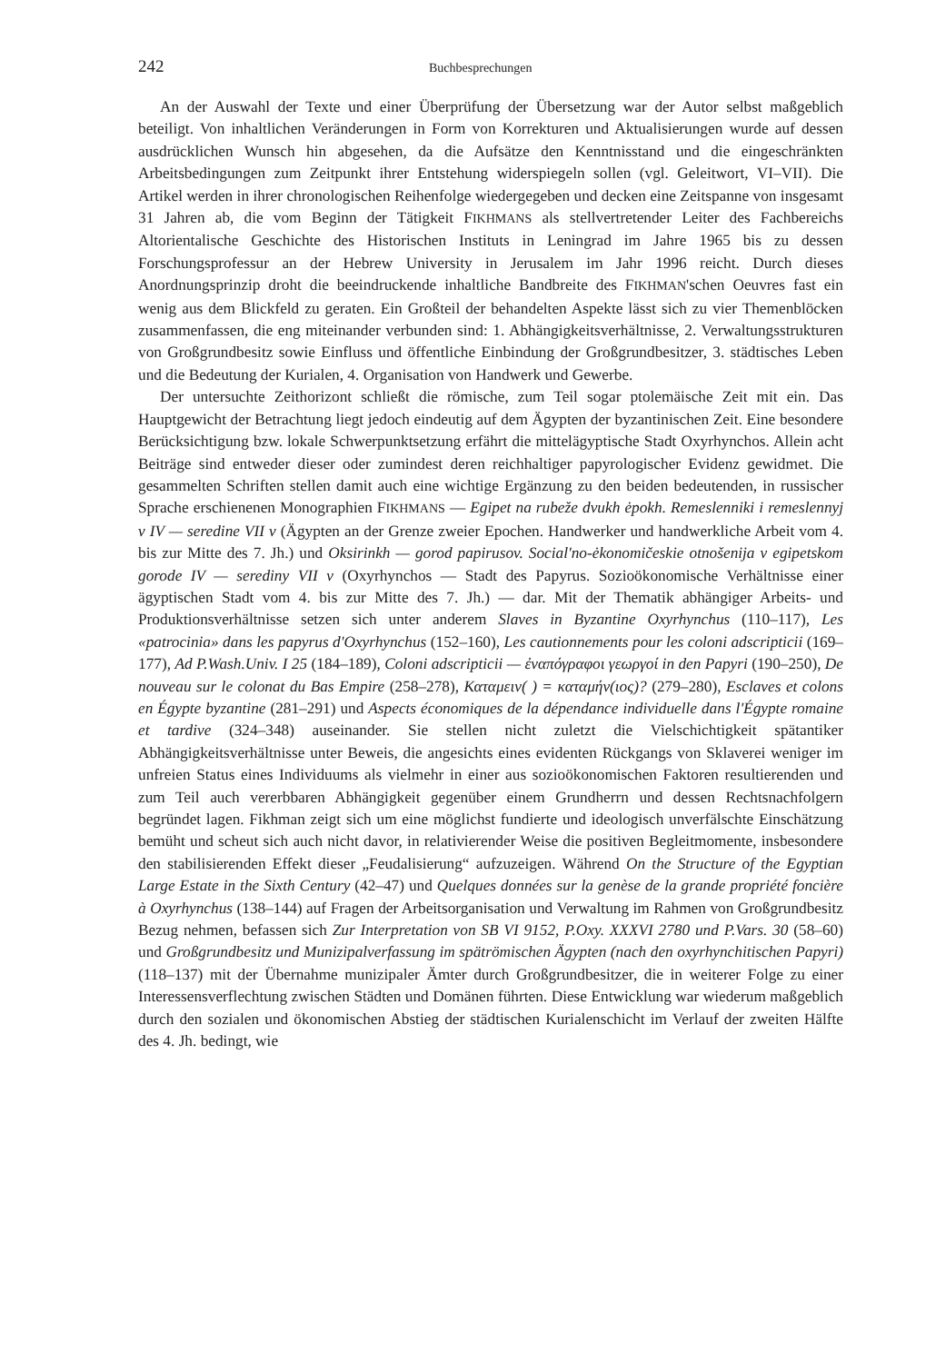242 Buchbesprechungen
An der Auswahl der Texte und einer Überprüfung der Übersetzung war der Autor selbst maßgeblich beteiligt. Von inhaltlichen Veränderungen in Form von Korrekturen und Aktualisierungen wurde auf dessen ausdrücklichen Wunsch hin abgesehen, da die Aufsätze den Kenntnisstand und die eingeschränkten Arbeitsbedingungen zum Zeitpunkt ihrer Entstehung widerspiegeln sollen (vgl. Geleitwort, VI–VII). Die Artikel werden in ihrer chronologischen Reihenfolge wiedergegeben und decken eine Zeitspanne von insgesamt 31 Jahren ab, die vom Beginn der Tätigkeit FIKHMANS als stellvertretender Leiter des Fachbereichs Altorientalische Geschichte des Historischen Instituts in Leningrad im Jahre 1965 bis zu dessen Forschungsprofessur an der Hebrew University in Jerusalem im Jahr 1996 reicht. Durch dieses Anordnungsprinzip droht die beeindruckende inhaltliche Bandbreite des FIKHMAN'schen Oeuvres fast ein wenig aus dem Blickfeld zu geraten. Ein Großteil der behandelten Aspekte lässt sich zu vier Themenblöcken zusammenfassen, die eng miteinander verbunden sind: 1. Abhängigkeitsverhältnisse, 2. Verwaltungsstrukturen von Großgrundbesitz sowie Einfluss und öffentliche Einbindung der Großgrundbesitzer, 3. städtisches Leben und die Bedeutung der Kurialen, 4. Organisation von Handwerk und Gewerbe.
Der untersuchte Zeithorizont schließt die römische, zum Teil sogar ptolemäische Zeit mit ein. Das Hauptgewicht der Betrachtung liegt jedoch eindeutig auf dem Ägypten der byzantinischen Zeit. Eine besondere Berücksichtigung bzw. lokale Schwerpunktsetzung erfährt die mittelägyptische Stadt Oxyrhynchos. Allein acht Beiträge sind entweder dieser oder zumindest deren reichhaltiger papyrologischer Evidenz gewidmet. Die gesammelten Schriften stellen damit auch eine wichtige Ergänzung zu den beiden bedeutenden, in russischer Sprache erschienenen Monographien FIKHMANS — Egipet na rubeže dvukh ėpokh. Remeslenniki i remeslennyj v IV — seredine VII v (Ägypten an der Grenze zweier Epochen. Handwerker und handwerkliche Arbeit vom 4. bis zur Mitte des 7. Jh.) und Oksirinkh — gorod papirusov. Social'no-ėkonomičeskie otnošenija v egipetskom gorode IV — serediny VII v (Oxyrhynchos — Stadt des Papyrus. Sozioökonomische Verhältnisse einer ägyptischen Stadt vom 4. bis zur Mitte des 7. Jh.) — dar. Mit der Thematik abhängiger Arbeits- und Produktionsverhältnisse setzen sich unter anderem Slaves in Byzantine Oxyrhynchus (110–117), Les «patrocinia» dans les papyrus d'Oxyrhynchus (152–160), Les cautionnements pour les coloni adscripticii (169–177), Ad P.Wash.Univ. I 25 (184–189), Coloni adscripticii — ἐναπόγραφοι γεωργοί in den Papyri (190–250), De nouveau sur le colonat du Bas Empire (258–278), Καταμειν( ) = καταμήν(ιος)? (279–280), Esclaves et colons en Égypte byzantine (281–291) und Aspects économiques de la dépendance individuelle dans l'Égypte romaine et tardive (324–348) auseinander. Sie stellen nicht zuletzt die Vielschichtigkeit spätantiker Abhängigkeitsverhältnisse unter Beweis, die angesichts eines evidenten Rückgangs von Sklaverei weniger im unfreien Status eines Individuums als vielmehr in einer aus sozioökonomischen Faktoren resultierenden und zum Teil auch vererbbaren Abhängigkeit gegenüber einem Grundherrn und dessen Rechtsnachfolgern begründet lagen. Fikhman zeigt sich um eine möglichst fundierte und ideologisch unverfälschte Einschätzung bemüht und scheut sich auch nicht davor, in relativierender Weise die positiven Begleitmomente, insbesondere den stabilisierenden Effekt dieser „Feudalisierung“ aufzuzeigen. Während On the Structure of the Egyptian Large Estate in the Sixth Century (42–47) und Quelques données sur la genèse de la grande propriété foncière à Oxyrhynchus (138–144) auf Fragen der Arbeitsorganisation und Verwaltung im Rahmen von Großgrundbesitz Bezug nehmen, befassen sich Zur Interpretation von SB VI 9152, P.Oxy. XXXVI 2780 und P.Vars. 30 (58–60) und Großgrundbesitz und Munizipalverfassung im spätrömischen Ägypten (nach den oxyrhynchitischen Papyri) (118–137) mit der Übernahme munizipaler Ämter durch Großgrundbesitzer, die in weiterer Folge zu einer Interessensverflechtung zwischen Städten und Domänen führten. Diese Entwicklung war wiederum maßgeblich durch den sozialen und ökonomischen Abstieg der städtischen Kurialenschicht im Verlauf der zweiten Hälfte des 4. Jh. bedingt, wie